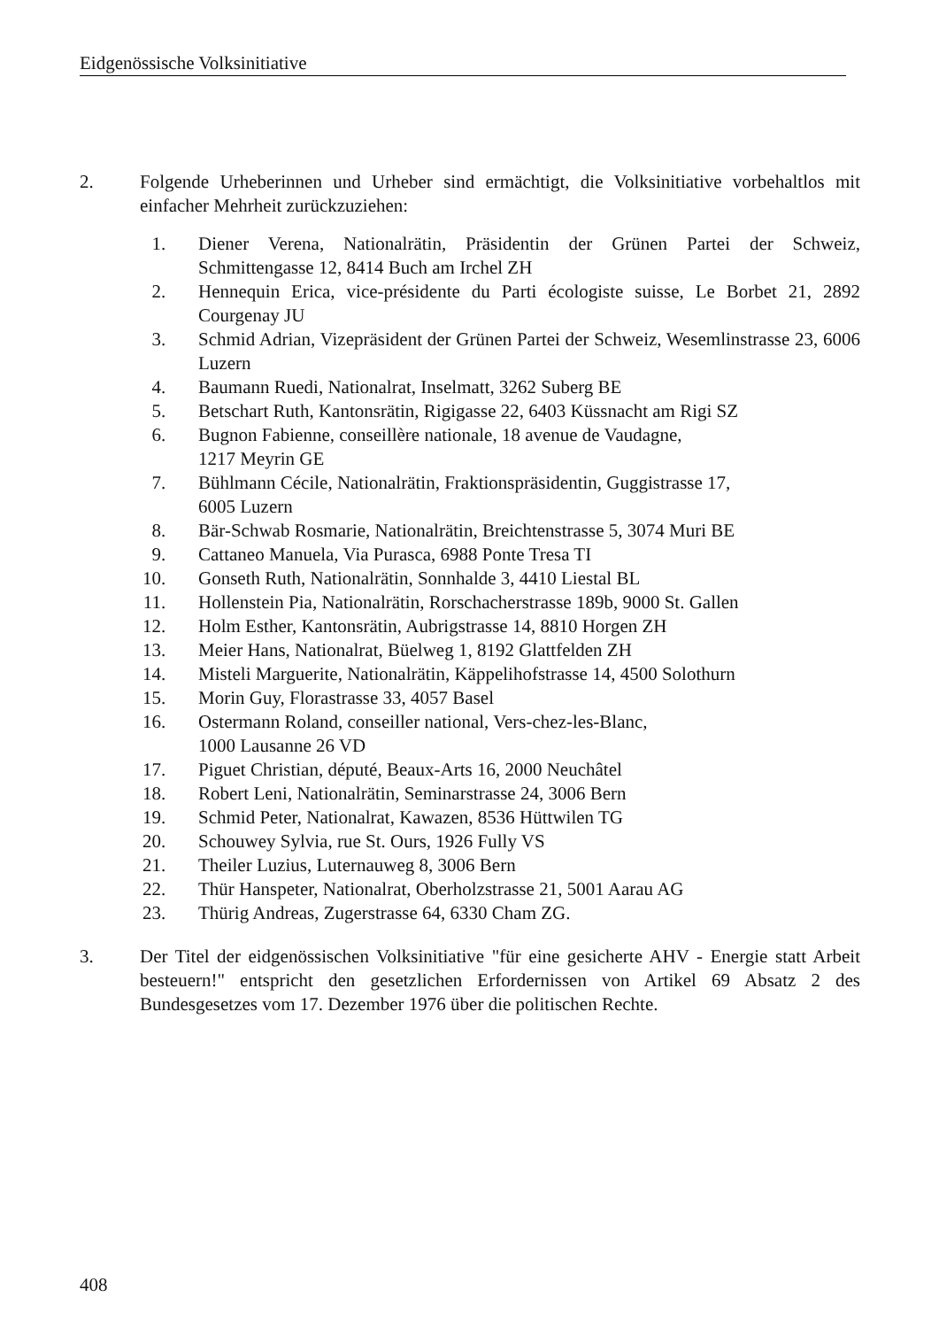Eidgenössische Volksinitiative
2. Folgende Urheberinnen und Urheber sind ermächtigt, die Volksinitiative vorbehaltlos mit einfacher Mehrheit zurückzuziehen:
1. Diener Verena, Nationalrätin, Präsidentin der Grünen Partei der Schweiz, Schmittengasse 12, 8414 Buch am Irchel ZH
2. Hennequin Erica, vice-présidente du Parti écologiste suisse, Le Borbet 21, 2892 Courgenay JU
3. Schmid Adrian, Vizepräsident der Grünen Partei der Schweiz, Wesemlinstrasse 23, 6006 Luzern
4. Baumann Ruedi, Nationalrat, Inselmatt, 3262 Suberg BE
5. Betschart Ruth, Kantonsrätin, Rigigasse 22, 6403 Küssnacht am Rigi SZ
6. Bugnon Fabienne, conseillère nationale, 18 avenue de Vaudagne,
1217 Meyrin GE
7. Bühlmann Cécile, Nationalrätin, Fraktionspräsidentin, Guggistrasse 17,
6005 Luzern
8. Bär-Schwab Rosmarie, Nationalrätin, Breichtenstrasse 5, 3074 Muri BE
9. Cattaneo Manuela, Via Purasca, 6988 Ponte Tresa TI
10. Gonseth Ruth, Nationalrätin, Sonnhalde 3, 4410 Liestal BL
11. Hollenstein Pia, Nationalrätin, Rorschacherstrasse 189b, 9000 St. Gallen
12. Holm Esther, Kantonsrätin, Aubrigstrasse 14, 8810 Horgen ZH
13. Meier Hans, Nationalrat, Büelweg 1, 8192 Glattfelden ZH
14. Misteli Marguerite, Nationalrätin, Käppelihofstrasse 14, 4500 Solothurn
15. Morin Guy, Florastrasse 33, 4057 Basel
16. Ostermann Roland, conseiller national, Vers-chez-les-Blanc,
1000 Lausanne 26 VD
17. Piguet Christian, député, Beaux-Arts 16, 2000 Neuchâtel
18. Robert Leni, Nationalrätin, Seminarstrasse 24, 3006 Bern
19. Schmid Peter, Nationalrat, Kawazen, 8536 Hüttwilen TG
20. Schouwey Sylvia, rue St. Ours, 1926 Fully VS
21. Theiler Luzius, Luternauweg 8, 3006 Bern
22. Thür Hanspeter, Nationalrat, Oberholzstrasse 21, 5001 Aarau AG
23. Thürig Andreas, Zugerstrasse 64, 6330 Cham ZG.
3. Der Titel der eidgenössischen Volksinitiative "für eine gesicherte AHV - Energie statt Arbeit besteuern!" entspricht den gesetzlichen Erfordernissen von Artikel 69 Absatz 2 des Bundesgesetzes vom 17. Dezember 1976 über die politischen Rechte.
408